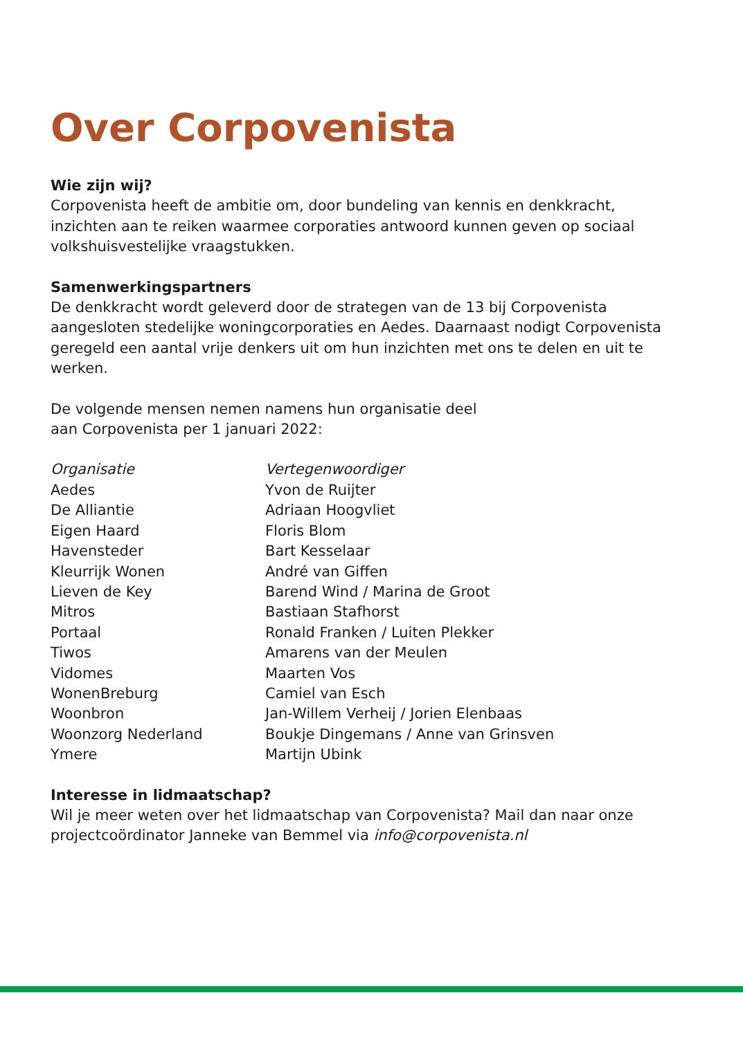Over Corpovenista
Wie zijn wij?
Corpovenista heeft de ambitie om, door bundeling van kennis en denkkracht, inzichten aan te reiken waarmee corporaties antwoord kunnen geven op sociaal volkshuisvestelijke vraagstukken.
Samenwerkingspartners
De denkkracht wordt geleverd door de strategen van de 13 bij Corpovenista aangesloten stedelijke woningcorporaties en Aedes. Daarnaast nodigt Corpovenista geregeld een aantal vrije denkers uit om hun inzichten met ons te delen en uit te werken.
De volgende mensen nemen namens hun organisatie deel
aan Corpovenista per 1 januari 2022:
| Organisatie | Vertegenwoordiger |
| --- | --- |
| Aedes | Yvon de Ruijter |
| De Alliantie | Adriaan Hoogvliet |
| Eigen Haard | Floris Blom |
| Havensteder | Bart Kesselaar |
| Kleurrijk Wonen | André van Giffen |
| Lieven de Key | Barend Wind / Marina de Groot |
| Mitros | Bastiaan Stafhorst |
| Portaal | Ronald Franken / Luiten Plekker |
| Tiwos | Amarens van der Meulen |
| Vidomes | Maarten Vos |
| WonenBreburg | Camiel van Esch |
| Woonbron | Jan-Willem Verheij / Jorien Elenbaas |
| Woonzorg Nederland | Boukje Dingemans / Anne van Grinsven |
| Ymere | Martijn Ubink |
Interesse in lidmaatschap?
Wil je meer weten over het lidmaatschap van Corpovenista? Mail dan naar onze projectcoördinator Janneke van Bemmel via info@corpovenista.nl